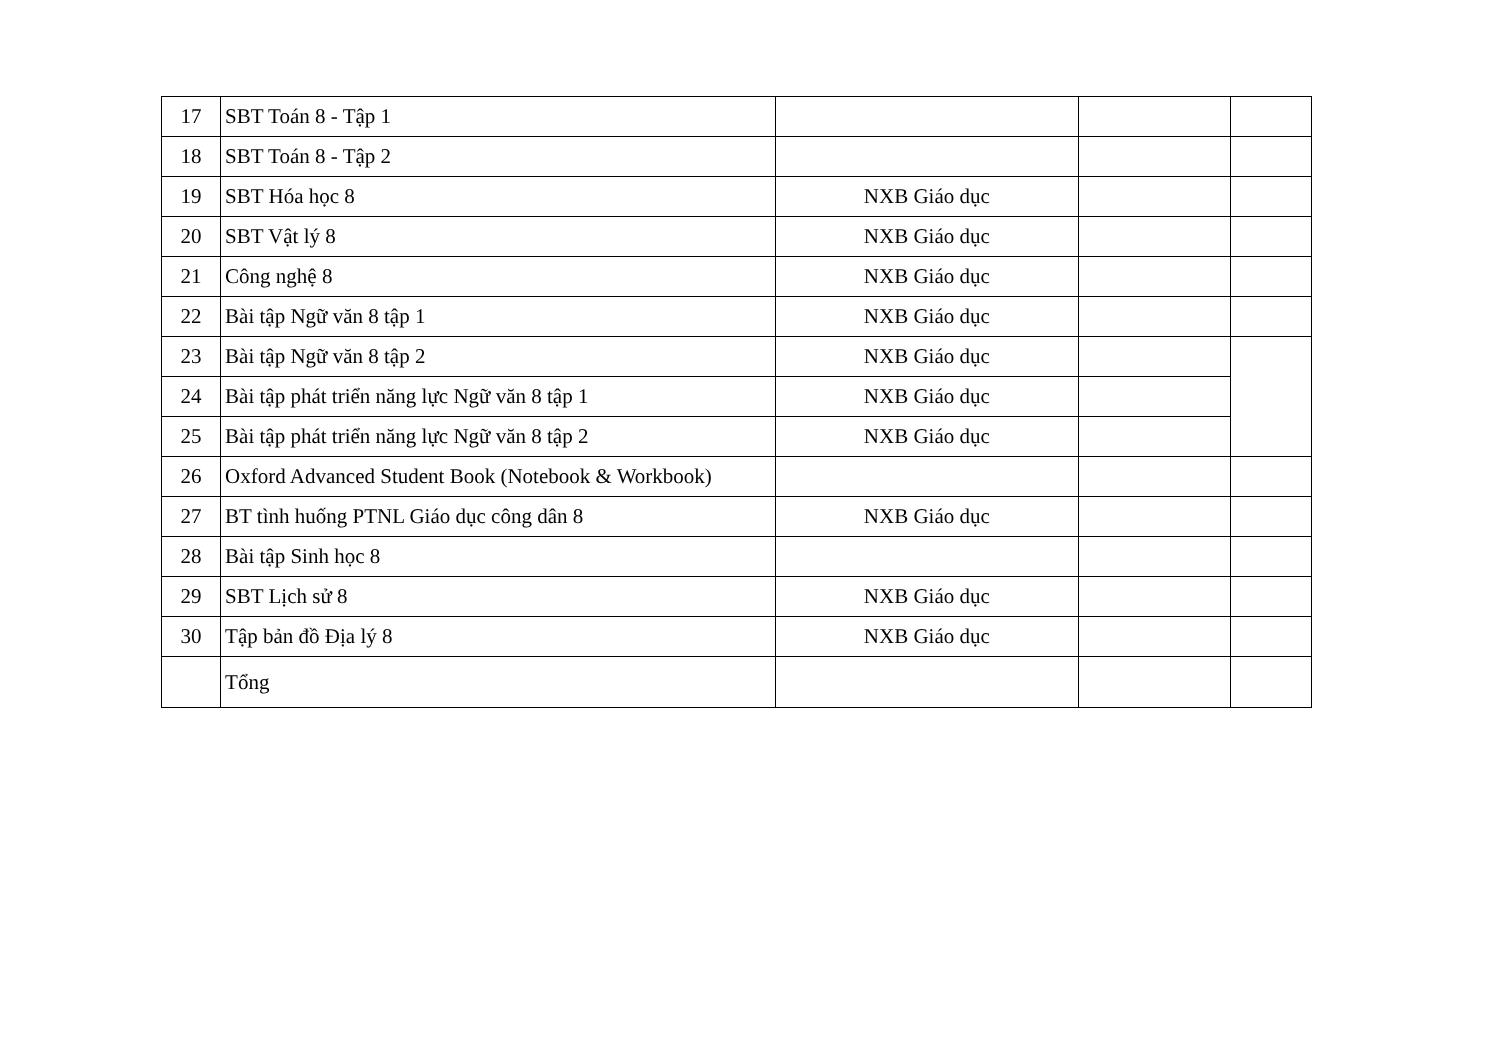| 17 | SBT Toán 8 - Tập 1 | | | |
| 18 | SBT Toán 8 - Tập 2 | | | |
| 19 | SBT Hóa học 8 | NXB Giáo dục | | |
| 20 | SBT Vật lý 8 | NXB Giáo dục | | |
| 21 | Công nghệ 8 | NXB Giáo dục | | |
| 22 | Bài tập Ngữ văn 8 tập 1 | NXB Giáo dục | | |
| 23 | Bài tập Ngữ văn 8 tập 2 | NXB Giáo dục | | |
| 24 | Bài tập phát triển năng lực Ngữ văn 8 tập 1 | NXB Giáo dục | | |
| 25 | Bài tập phát triển năng lực Ngữ văn 8 tập 2 | NXB Giáo dục | | |
| 26 | Oxford Advanced Student Book (Notebook & Workbook) | | | |
| 27 | BT tình huống PTNL Giáo dục công dân 8 | NXB Giáo dục | | |
| 28 | Bài tập Sinh học 8 | | | |
| 29 | SBT Lịch sử 8 | NXB Giáo dục | | |
| 30 | Tập bản đồ Địa lý 8 | NXB Giáo dục | | |
| | Tổng | | | |